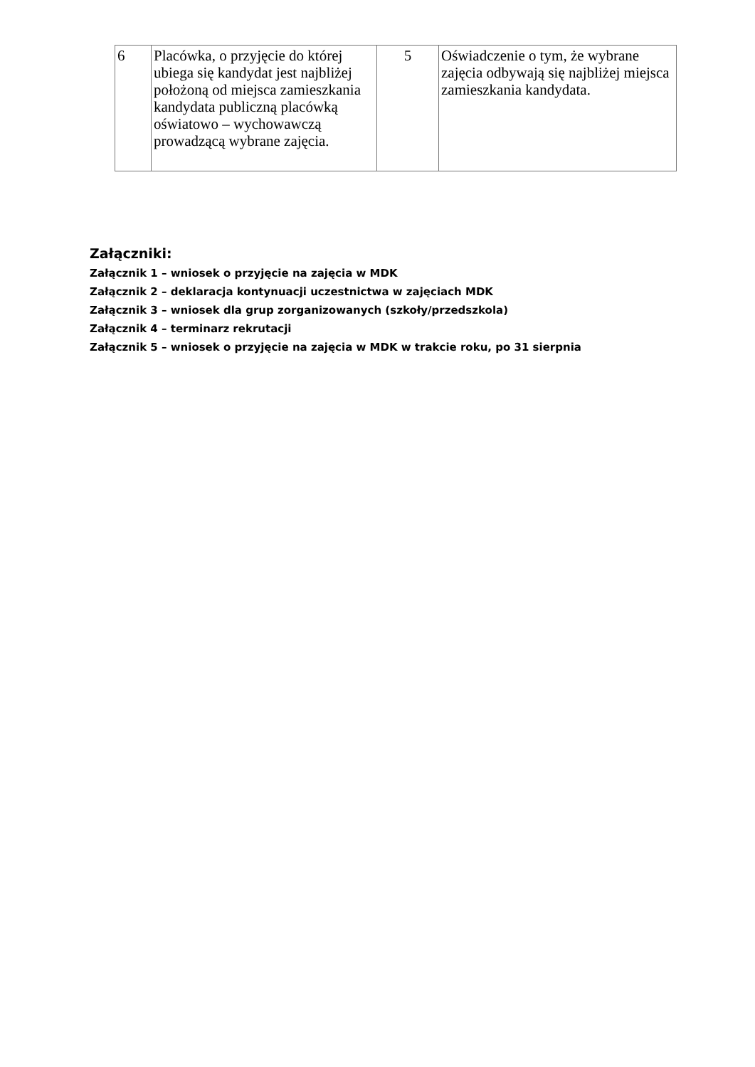| 6 | Placówka, o przyjęcie do której ubiega się kandydat jest najbliżej położoną od miejsca zamieszkania kandydata publiczną placówką oświatowo – wychowawczą prowadzącą wybrane zajęcia. | 5 | Oświadczenie o tym, że wybrane zajęcia odbywają się najbliżej miejsca zamieszkania kandydata. |
Załączniki:
Załącznik 1 – wniosek o przyjęcie na zajęcia w MDK
Załącznik 2 – deklaracja kontynuacji uczestnictwa w zajęciach MDK
Załącznik 3 – wniosek dla grup zorganizowanych (szkoły/przedszkola)
Załącznik 4 – terminarz rekrutacji
Załącznik 5 – wniosek o przyjęcie na zajęcia w MDK w trakcie roku, po 31 sierpnia